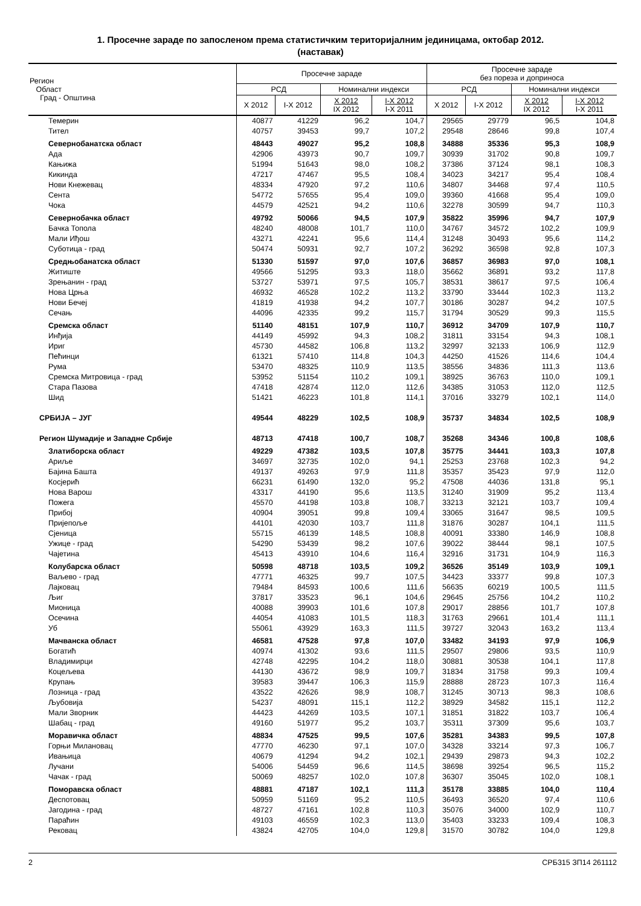1. Просечне зараде по запосленом према статистичким територијалним јединицама, октобар 2012.
(наставак)
| Регион Област Град - Општина | Просечне зараде | | | | Просечне зараде без пореза и доприноса | | | |
| --- | --- | --- | --- | --- | --- | --- | --- | --- |
| | РСД | | Номинални индекси | | РСД | | Номинални индекси | |
| | X 2012 | I-X 2012 | X 2012 IX 2012 | I-X 2012 I-X 2011 | X 2012 | I-X 2012 | X 2012 IX 2012 | I-X 2012 I-X 2011 |
| Темерин | 40877 | 41229 | 96,2 | 104,7 | 29565 | 29779 | 96,5 | 104,8 |
| Тител | 40757 | 39453 | 99,7 | 107,2 | 29548 | 28646 | 99,8 | 107,4 |
| Севернобанатска област | 48443 | 49027 | 95,2 | 108,8 | 34888 | 35336 | 95,3 | 108,9 |
| Ада | 42906 | 43973 | 90,7 | 109,7 | 30939 | 31702 | 90,8 | 109,7 |
| Кањижа | 51994 | 51643 | 98,0 | 108,2 | 37386 | 37124 | 98,1 | 108,3 |
| Кикинда | 47217 | 47467 | 95,5 | 108,4 | 34023 | 34217 | 95,4 | 108,4 |
| Нови Кнежевац | 48334 | 47920 | 97,2 | 110,6 | 34807 | 34468 | 97,4 | 110,5 |
| Сента | 54772 | 57655 | 95,4 | 109,0 | 39360 | 41668 | 95,4 | 109,0 |
| Чока | 44579 | 42521 | 94,2 | 110,6 | 32278 | 30599 | 94,7 | 110,3 |
| Севернобачка област | 49792 | 50066 | 94,5 | 107,9 | 35822 | 35996 | 94,7 | 107,9 |
| Бачка Топола | 48240 | 48008 | 101,7 | 110,0 | 34767 | 34572 | 102,2 | 109,9 |
| Мали Иђош | 43271 | 42241 | 95,6 | 114,4 | 31248 | 30493 | 95,6 | 114,2 |
| Суботица - град | 50474 | 50931 | 92,7 | 107,2 | 36292 | 36598 | 92,8 | 107,3 |
| Средњобанатска област | 51330 | 51597 | 97,0 | 107,6 | 36857 | 36983 | 97,0 | 108,1 |
| Житиште | 49566 | 51295 | 93,3 | 118,0 | 35662 | 36891 | 93,2 | 117,8 |
| Зрењанин - град | 53727 | 53971 | 97,5 | 105,7 | 38531 | 38617 | 97,5 | 106,4 |
| Нова Црња | 46932 | 46528 | 102,2 | 113,2 | 33790 | 33444 | 102,3 | 113,2 |
| Нови Бечеј | 41819 | 41938 | 94,2 | 107,7 | 30186 | 30287 | 94,2 | 107,5 |
| Сечањ | 44096 | 42335 | 99,2 | 115,7 | 31794 | 30529 | 99,3 | 115,5 |
| Сремска област | 51140 | 48151 | 107,9 | 110,7 | 36912 | 34709 | 107,9 | 110,7 |
| Инђија | 44149 | 45992 | 94,3 | 108,2 | 31811 | 33154 | 94,3 | 108,1 |
| Ириг | 45730 | 44582 | 106,8 | 113,2 | 32997 | 32133 | 106,9 | 112,9 |
| Пећинци | 61321 | 57410 | 114,8 | 104,3 | 44250 | 41526 | 114,6 | 104,4 |
| Рума | 53470 | 48325 | 110,9 | 113,5 | 38556 | 34836 | 111,3 | 113,6 |
| Сремска Митровица - град | 53952 | 51154 | 110,2 | 109,1 | 38925 | 36763 | 110,0 | 109,1 |
| Стара Пазова | 47418 | 42874 | 112,0 | 112,6 | 34385 | 31053 | 112,0 | 112,5 |
| Шид | 51421 | 46223 | 101,8 | 114,1 | 37016 | 33279 | 102,1 | 114,0 |
| СРБИЈА – ЈУГ | 49544 | 48229 | 102,5 | 108,9 | 35737 | 34834 | 102,5 | 108,9 |
| Регион Шумадије и Западне Србије | 48713 | 47418 | 100,7 | 108,7 | 35268 | 34346 | 100,8 | 108,6 |
| Златиборска област | 49229 | 47382 | 103,5 | 107,8 | 35775 | 34441 | 103,3 | 107,8 |
| Ариље | 34697 | 32735 | 102,0 | 94,1 | 25253 | 23768 | 102,3 | 94,2 |
| Бајина Башта | 49137 | 49263 | 97,9 | 111,8 | 35357 | 35423 | 97,9 | 112,0 |
| Косјерић | 66231 | 61490 | 132,0 | 95,2 | 47508 | 44036 | 131,8 | 95,1 |
| Нова Варош | 43317 | 44190 | 95,6 | 113,5 | 31240 | 31909 | 95,2 | 113,4 |
| Пожега | 45570 | 44198 | 103,8 | 108,7 | 33213 | 32121 | 103,7 | 109,4 |
| Прибој | 40904 | 39051 | 99,8 | 109,4 | 33065 | 31647 | 98,5 | 109,5 |
| Пријепоље | 44101 | 42030 | 103,7 | 111,8 | 31876 | 30287 | 104,1 | 111,5 |
| Сјеница | 55715 | 46139 | 148,5 | 108,8 | 40091 | 33380 | 146,9 | 108,8 |
| Ужице - град | 54290 | 53439 | 98,2 | 107,6 | 39022 | 38444 | 98,1 | 107,5 |
| Чајетина | 45413 | 43910 | 104,6 | 116,4 | 32916 | 31731 | 104,9 | 116,3 |
| Колубарска област | 50598 | 48718 | 103,5 | 109,2 | 36526 | 35149 | 103,9 | 109,1 |
| Ваљево - град | 47771 | 46325 | 99,7 | 107,5 | 34423 | 33377 | 99,8 | 107,3 |
| Лајковац | 79484 | 84593 | 100,6 | 111,6 | 56635 | 60219 | 100,5 | 111,5 |
| Љиг | 37817 | 33523 | 96,1 | 104,6 | 29645 | 25756 | 104,2 | 110,2 |
| Мионица | 40088 | 39903 | 101,6 | 107,8 | 29017 | 28856 | 101,7 | 107,8 |
| Осечина | 44054 | 41083 | 101,5 | 118,3 | 31763 | 29661 | 101,4 | 111,1 |
| Уб | 55061 | 43929 | 163,3 | 111,5 | 39727 | 32043 | 163,2 | 113,4 |
| Мачванска област | 46581 | 47528 | 97,8 | 107,0 | 33482 | 34193 | 97,9 | 106,9 |
| Богатић | 40974 | 41302 | 93,6 | 111,5 | 29507 | 29806 | 93,5 | 110,9 |
| Владимирци | 42748 | 42295 | 104,2 | 118,0 | 30881 | 30538 | 104,1 | 117,8 |
| Коцељева | 44130 | 43672 | 98,9 | 109,7 | 31834 | 31758 | 99,3 | 109,4 |
| Крупањ | 39583 | 39447 | 106,3 | 115,9 | 28888 | 28723 | 107,3 | 116,4 |
| Лозница - град | 43522 | 42626 | 98,9 | 108,7 | 31245 | 30713 | 98,3 | 108,6 |
| Љубовија | 54237 | 48091 | 115,1 | 112,2 | 38929 | 34582 | 115,1 | 112,2 |
| Мали Зворник | 44423 | 44269 | 103,5 | 107,1 | 31851 | 31822 | 103,7 | 106,4 |
| Шабац - град | 49160 | 51977 | 95,2 | 103,7 | 35311 | 37309 | 95,6 | 103,7 |
| Моравичка област | 48834 | 47525 | 99,5 | 107,6 | 35281 | 34383 | 99,5 | 107,8 |
| Горњи Милановац | 47770 | 46230 | 97,1 | 107,0 | 34328 | 33214 | 97,3 | 106,7 |
| Ивањица | 40679 | 41294 | 94,2 | 102,1 | 29439 | 29873 | 94,3 | 102,2 |
| Лучани | 54006 | 54459 | 96,6 | 114,5 | 38698 | 39254 | 96,5 | 115,2 |
| Чачак - град | 50069 | 48257 | 102,0 | 107,8 | 36307 | 35045 | 102,0 | 108,1 |
| Поморавска област | 48881 | 47187 | 102,1 | 111,3 | 35178 | 33885 | 104,0 | 110,4 |
| Деспотовац | 50959 | 51169 | 95,2 | 110,5 | 36493 | 36520 | 97,4 | 110,6 |
| Јагодина - град | 48727 | 47161 | 102,8 | 110,3 | 35076 | 34000 | 102,9 | 110,7 |
| Параћин | 49103 | 46559 | 102,3 | 113,0 | 35403 | 33233 | 109,4 | 108,3 |
| Рековац | 43824 | 42705 | 104,0 | 129,8 | 31570 | 30782 | 104,0 | 129,8 |
2 СРБ315 ЗП14 261112